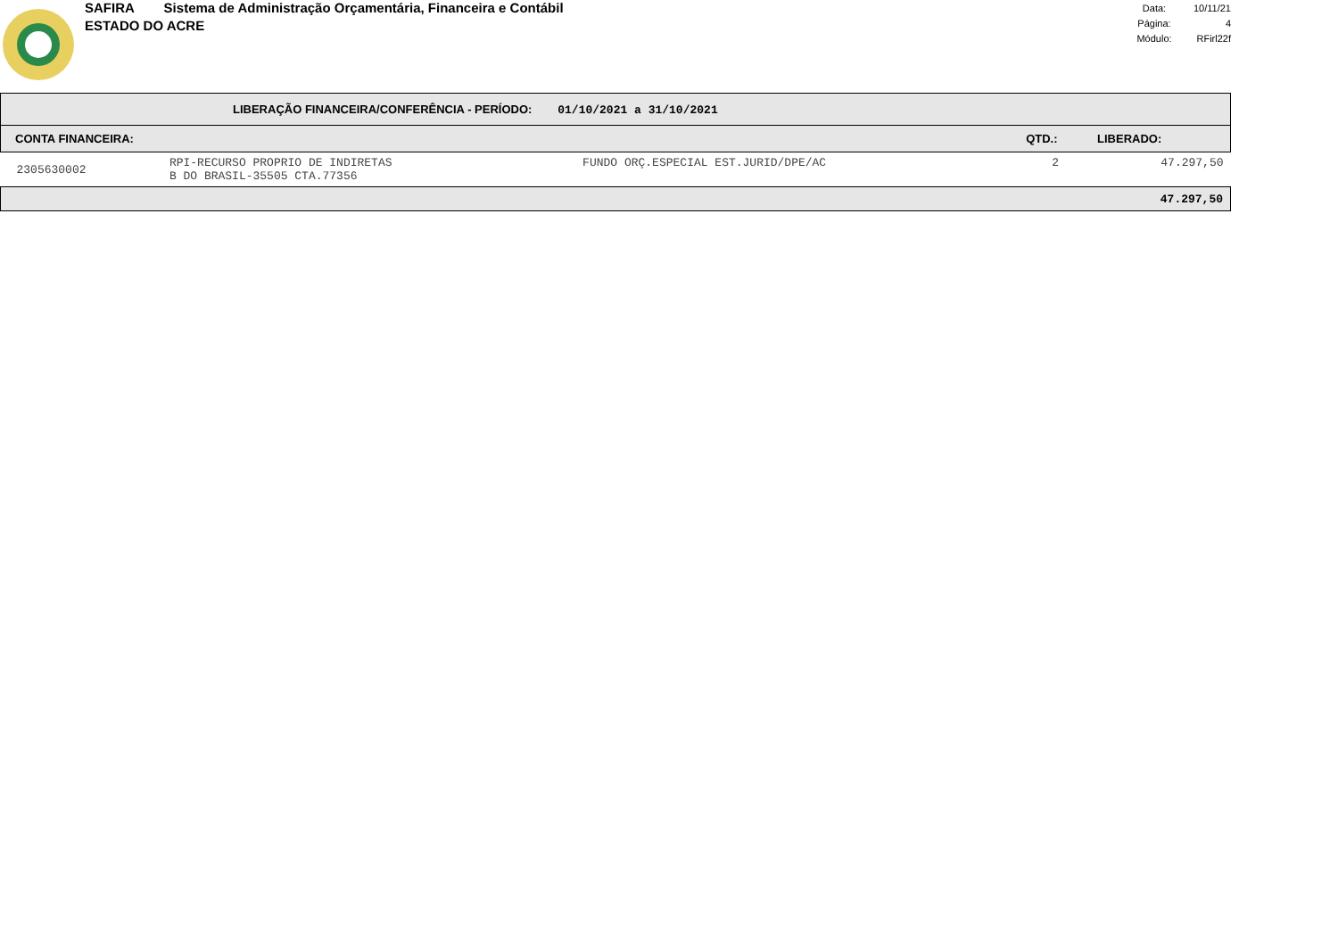SAFIRA Sistema de Administração Orçamentária, Financeira e Contábil
ESTADO DO ACRE
| Data: | 10/11/21 |
| Página: | 4 |
| Módulo: | RFirl22f |
| LIBERAÇÃO FINANCEIRA/CONFERÊNCIA - PERÍODO: 01/10/2021 a 31/10/2021 | | | | |
| CONTA FINANCEIRA: | | | QTD.: | LIBERADO: |
| 2305630002 | RPI-RECURSO PROPRIO DE INDIRETAS B DO BRASIL-35505 CTA.77356 | FUNDO ORÇ.ESPECIAL EST.JURID/DPE/AC | 2 | 47.297,50 |
| 47.297,50 | | | | |